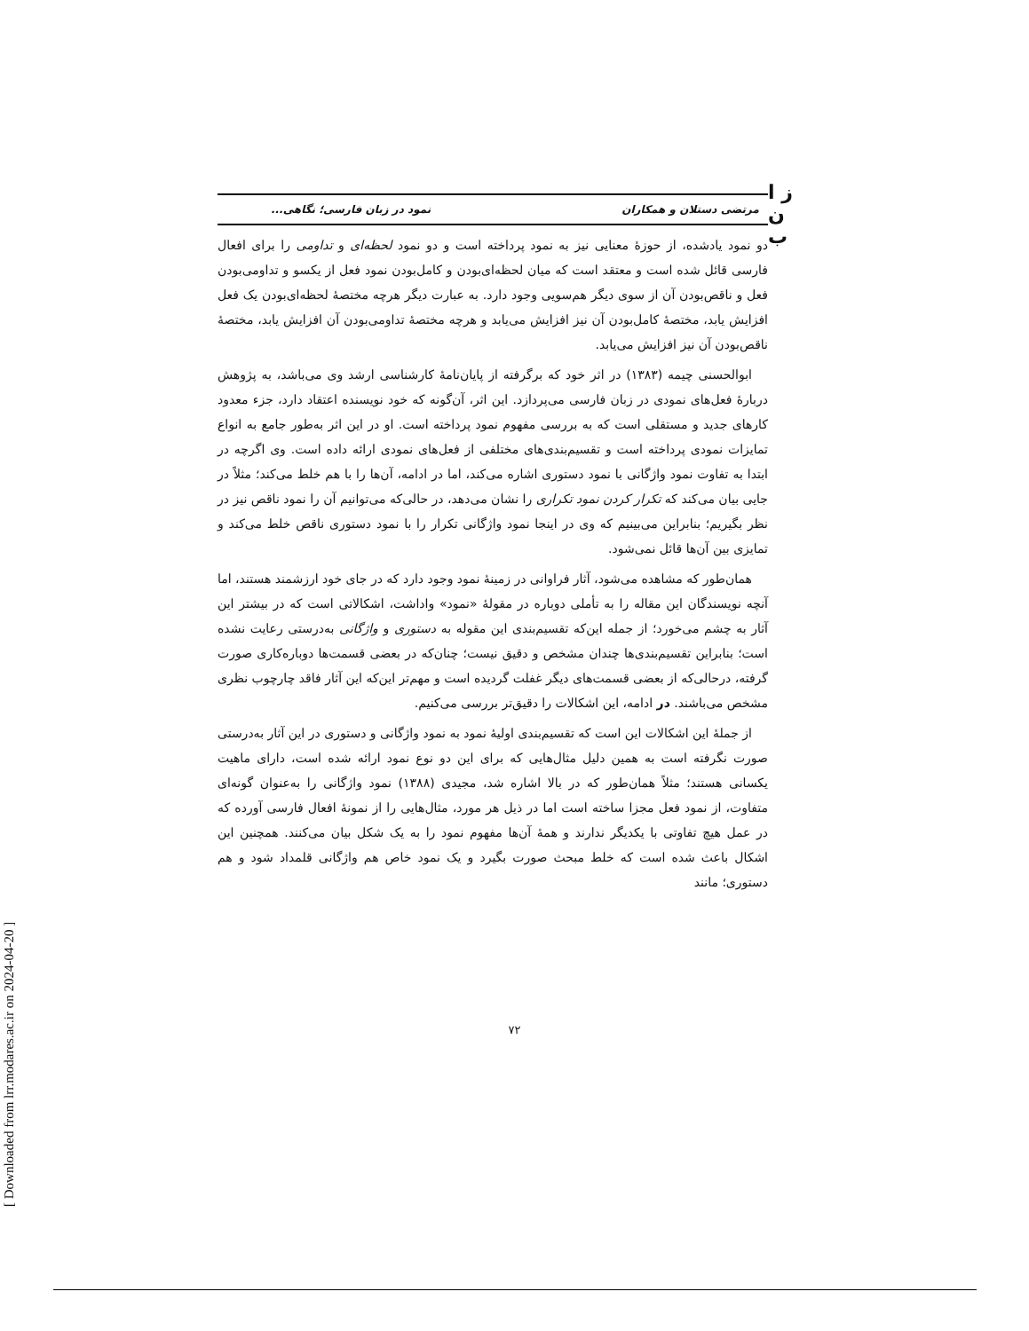ز ا
ن ب
مرتضی دستلان و همکاران نمود در زبان فارسی؛ نگاهی...
دو نمود یادشده، از حوزهٔ معنایی نیز به نمود پرداخته است و دو نمود لحظه‌ای و تداومی را برای افعال فارسی قائل شده است و معتقد است که میان لحظه‌ای‌بودن و کامل‌بودن نمود فعل از یکسو و تداومی‌بودن فعل و ناقص‌بودن آن از سوی دیگر هم‌سویی وجود دارد. به عبارت دیگر هرچه مختصهٔ لحظه‌ای‌بودن یک فعل افزایش یابد، مختصهٔ کامل‌بودن آن نیز افزایش می‌یابد و هرچه مختصهٔ تداومی‌بودن آن افزایش یابد، مختصهٔ ناقص‌بودن آن نیز افزایش می‌یابد.
ابوالحسنی چیمه (۱۳۸۳) در اثر خود که برگرفته از پایان‌نامهٔ کارشناسی ارشد وی می‌باشد، به پژوهش دربارهٔ فعل‌های نمودی در زبان فارسی می‌پردازد. این اثر، آن‌گونه که خود نویسنده اعتقاد دارد، جزء معدود کارهای جدید و مستقلی است که به بررسی مفهوم نمود پرداخته است. او در این اثر به‌طور جامع به انواع تمایزات نمودی پرداخته است و تقسیم‌بندی‌های مختلفی از فعل‌های نمودی ارائه داده است. وی اگرچه در ابتدا به تفاوت نمود واژگانی با نمود دستوری اشاره می‌کند، اما در ادامه، آن‌ها را با هم خلط می‌کند؛ مثلاً در جایی بیان می‌کند که تکرار کردن نمود تکراری را نشان می‌دهد، در حالی‌که می‌توانیم آن را نمود ناقص نیز در نظر بگیریم؛ بنابراین می‌بینیم که وی در اینجا نمود واژگانی تکرار را با نمود دستوری ناقص خلط می‌کند و تمایزی بین آن‌ها قائل نمی‌شود.
همان‌طور که مشاهده می‌شود، آثار فراوانی در زمینهٔ نمود وجود دارد که در جای خود ارزشمند هستند، اما آنچه نویسندگان این مقاله را به تأملی دوباره در مقولهٔ «نمود» واداشت، اشکالاتی است که در بیشتر این آثار به چشم می‌خورد؛ از جمله این‌که تقسیم‌بندی این مقوله به دستوری و واژگانی به‌درستی رعایت نشده است؛ بنابراین تقسیم‌بندی‌ها چندان مشخص و دقیق نیست؛ چنان‌که در بعضی قسمت‌ها دوباره‌کاری صورت گرفته، درحالی‌که از بعضی قسمت‌های دیگر غفلت گردیده است و مهم‌تر این‌که این آثار فاقد چارچوب نظری مشخص می‌باشند. در ادامه، این اشکالات را دقیق‌تر بررسی می‌کنیم.
از جملهٔ این اشکالات این است که تقسیم‌بندی اولیهٔ نمود به نمود واژگانی و دستوری در این آثار به‌درستی صورت نگرفته است به همین دلیل مثال‌هایی که برای این دو نوع نمود ارائه شده است، دارای ماهیت یکسانی هستند؛ مثلاً همان‌طور که در بالا اشاره شد، مجیدی (۱۳۸۸) نمود واژگانی را به‌عنوان گونه‌ای متفاوت، از نمود فعل مجزا ساخته است اما در ذیل هر مورد، مثال‌هایی را از نمونهٔ افعال فارسی آورده که در عمل هیچ تفاوتی با یکدیگر ندارند و همهٔ آن‌ها مفهوم نمود را به یک شکل بیان می‌کنند. همچنین این اشکال باعث شده است که خلط مبحث صورت بگیرد و یک نمود خاص هم واژگانی قلمداد شود و هم دستوری؛ مانند
۷۲
[ Downloaded from lrr.modares.ac.ir on 2024-04-20 ]